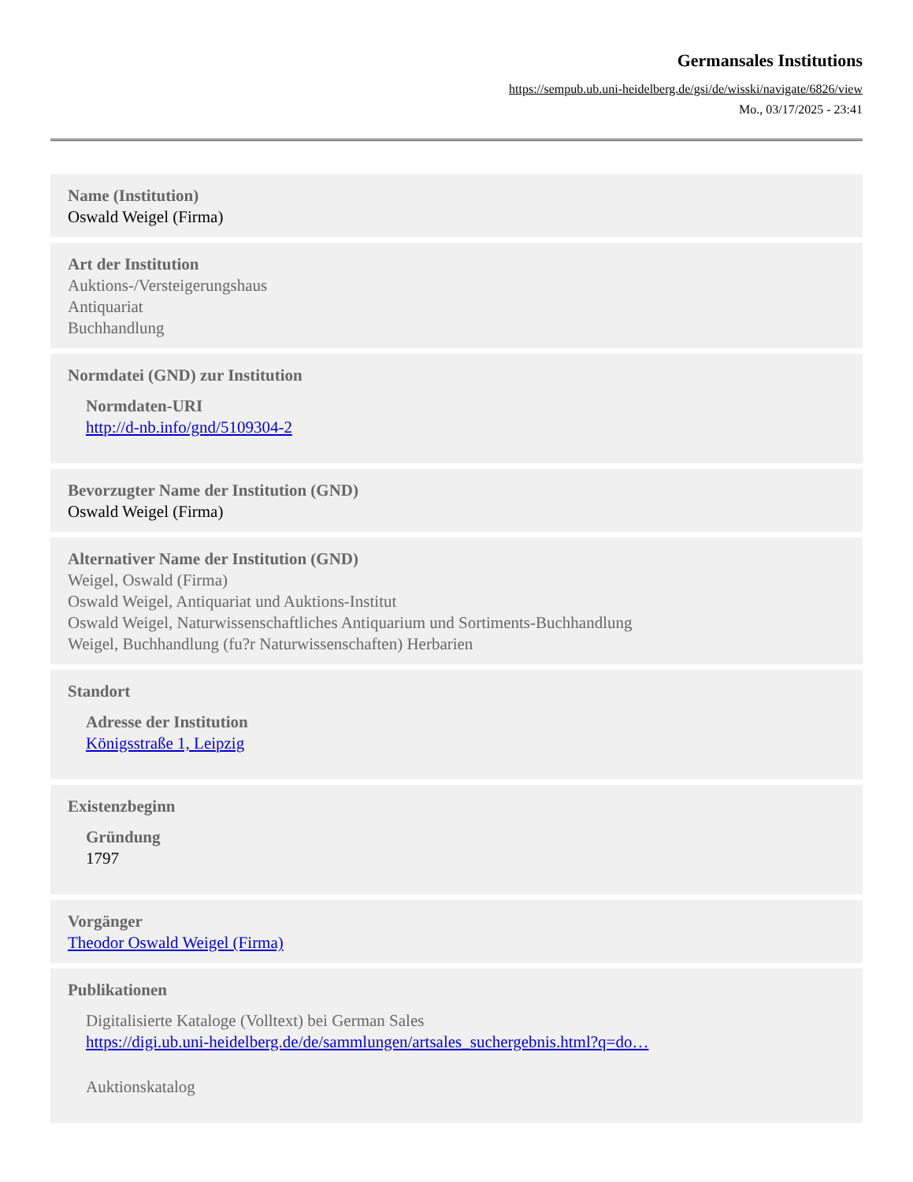Germansales Institutions
https://sempub.ub.uni-heidelberg.de/gsi/de/wisski/navigate/6826/view
Mo., 03/17/2025 - 23:41
Name (Institution)
Oswald Weigel (Firma)
Art der Institution
Auktions-/Versteigerungshaus
Antiquariat
Buchhandlung
Normdatei (GND) zur Institution
Normdaten-URI
http://d-nb.info/gnd/5109304-2
Bevorzugter Name der Institution (GND)
Oswald Weigel (Firma)
Alternativer Name der Institution (GND)
Weigel, Oswald (Firma)
Oswald Weigel, Antiquariat und Auktions-Institut
Oswald Weigel, Naturwissenschaftliches Antiquarium und Sortiments-Buchhandlung
Weigel, Buchhandlung (fu?r Naturwissenschaften) Herbarien
Standort
Adresse der Institution
Königsstraße 1, Leipzig
Existenzbeginn
Gründung
1797
Vorgänger
Theodor Oswald Weigel (Firma)
Publikationen
Digitalisierte Kataloge (Volltext) bei German Sales
https://digi.ub.uni-heidelberg.de/de/sammlungen/artsales_suchergebnis.html?q=do…
Auktionskatalog